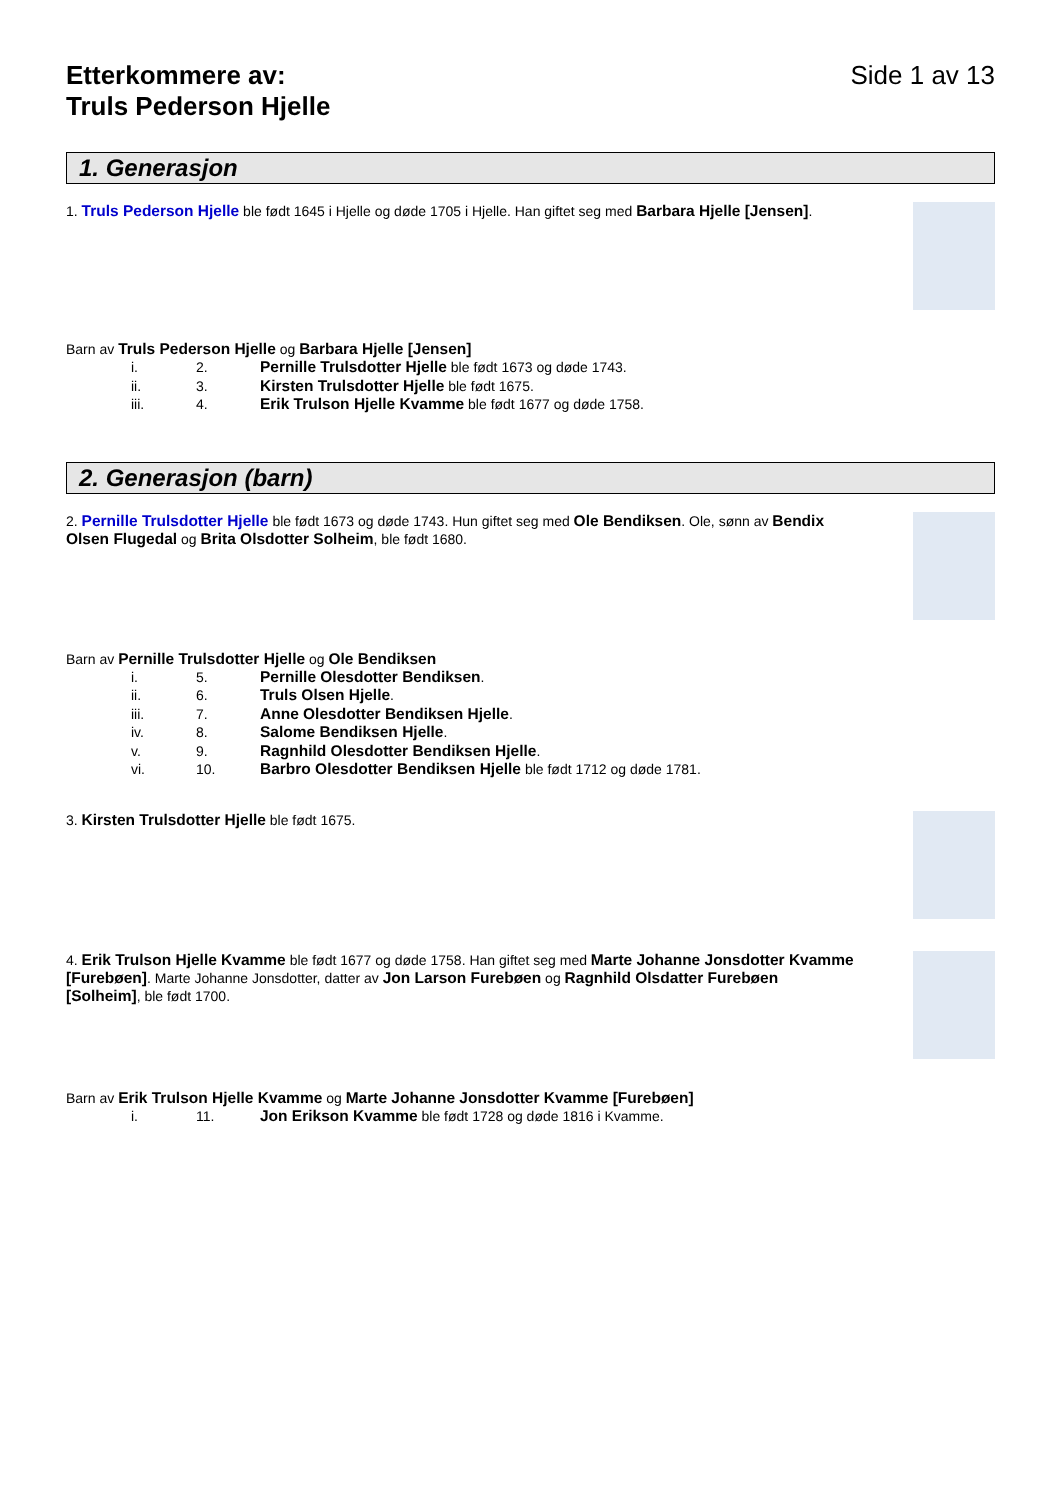Etterkommere av:
Truls Pederson Hjelle
Side 1 av 13
1. Generasjon
1. Truls Pederson Hjelle ble født 1645 i Hjelle og døde 1705 i Hjelle. Han giftet seg med Barbara Hjelle [Jensen].
Barn av Truls Pederson Hjelle og Barbara Hjelle [Jensen]
i. 2. Pernille Trulsdotter Hjelle ble født 1673 og døde 1743.
ii. 3. Kirsten Trulsdotter Hjelle ble født 1675.
iii. 4. Erik Trulson Hjelle Kvamme ble født 1677 og døde 1758.
2. Generasjon (barn)
2. Pernille Trulsdotter Hjelle ble født 1673 og døde 1743. Hun giftet seg med Ole Bendiksen. Ole, sønn av Bendix Olsen Flugedal og Brita Olsdotter Solheim, ble født 1680.
Barn av Pernille Trulsdotter Hjelle og Ole Bendiksen
i. 5. Pernille Olesdotter Bendiksen.
ii. 6. Truls Olsen Hjelle.
iii. 7. Anne Olesdotter Bendiksen Hjelle.
iv. 8. Salome Bendiksen Hjelle.
v. 9. Ragnhild Olesdotter Bendiksen Hjelle.
vi. 10. Barbro Olesdotter Bendiksen Hjelle ble født 1712 og døde 1781.
3. Kirsten Trulsdotter Hjelle ble født 1675.
4. Erik Trulson Hjelle Kvamme ble født 1677 og døde 1758. Han giftet seg med Marte Johanne Jonsdotter Kvamme [Furebøen]. Marte Johanne Jonsdotter, datter av Jon Larson Furebøen og Ragnhild Olsdatter Furebøen [Solheim], ble født 1700.
Barn av Erik Trulson Hjelle Kvamme og Marte Johanne Jonsdotter Kvamme [Furebøen]
i. 11. Jon Erikson Kvamme ble født 1728 og døde 1816 i Kvamme.